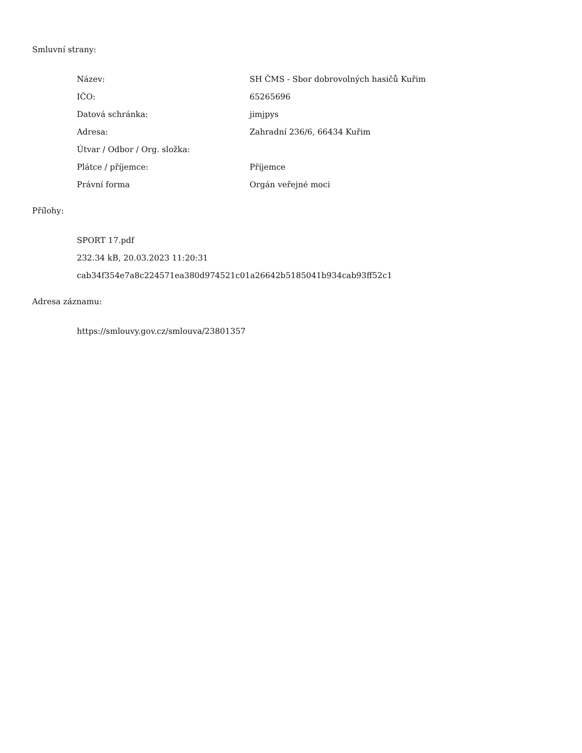Smluvní strany:
| Název: | SH ČMS - Sbor dobrovolných hasičů Kuřim |
| IČO: | 65265696 |
| Datová schránka: | jimjpys |
| Adresa: | Zahradní 236/6, 66434 Kuřim |
| Útvar / Odbor / Org. složka: | |
| Plátce / příjemce: | Příjemce |
| Právní forma | Orgán veřejné moci |
Přílohy:
SPORT 17.pdf
232.34 kB, 20.03.2023 11:20:31
cab34f354e7a8c224571ea380d974521c01a26642b5185041b934cab93ff52c1
Adresa záznamu:
https://smlouvy.gov.cz/smlouva/23801357